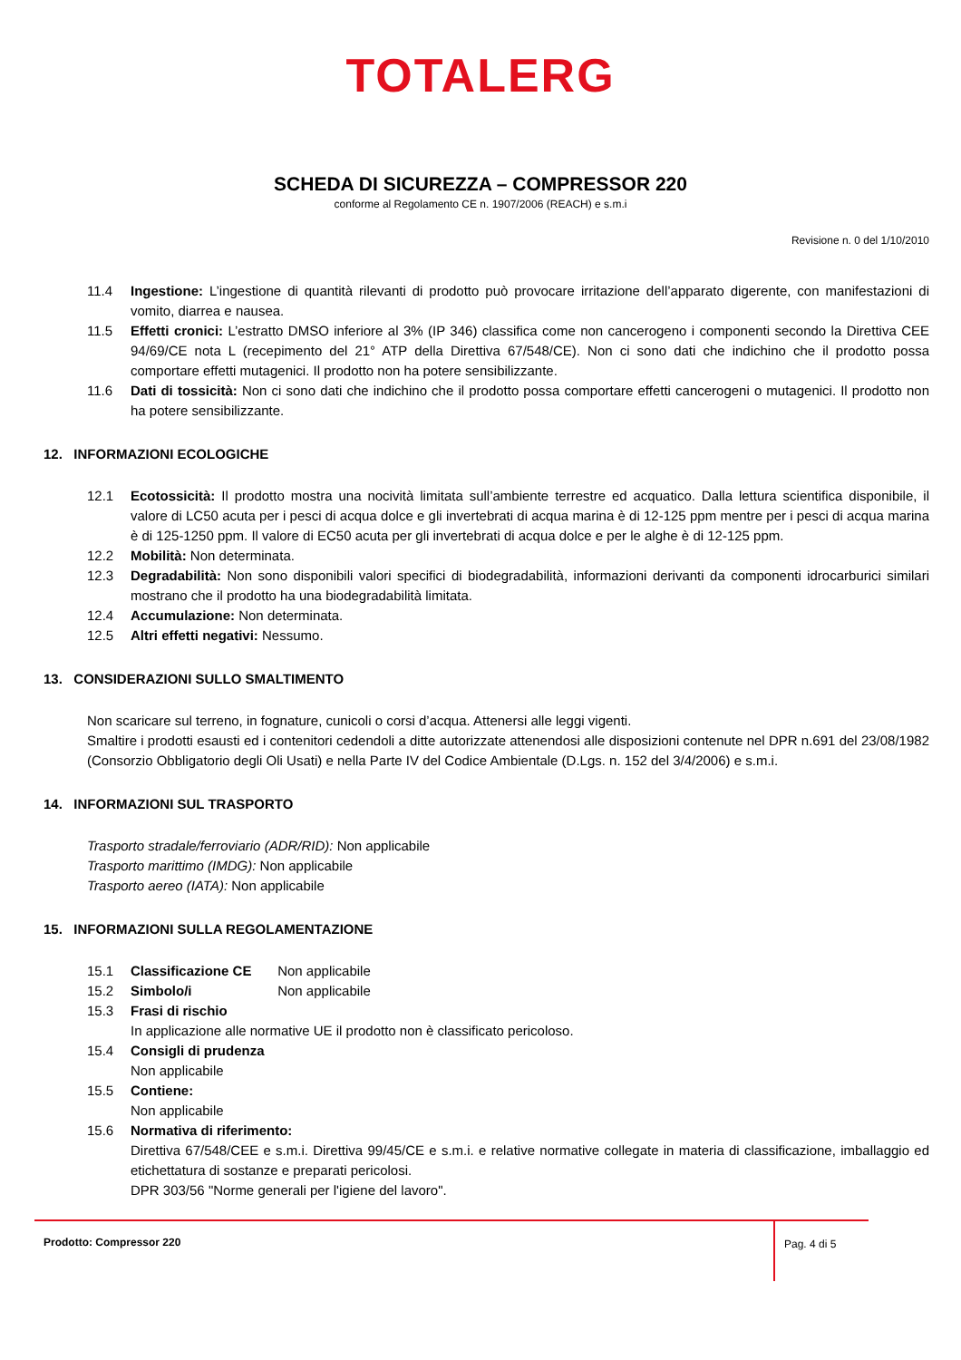TOTALERG
SCHEDA DI SICUREZZA – COMPRESSOR 220
conforme al Regolamento CE n. 1907/2006 (REACH) e s.m.i
Revisione n. 0 del 1/10/2010
11.4 Ingestione: L’ingestione di quantità rilevanti di prodotto può provocare irritazione dell’apparato digerente, con manifestazioni di vomito, diarrea e nausea.
11.5 Effetti cronici: L’estratto DMSO inferiore al 3% (IP 346) classifica come non cancerogeno i componenti secondo la Direttiva CEE 94/69/CE nota L (recepimento del 21° ATP della Direttiva 67/548/CE). Non ci sono dati che indichino che il prodotto possa comportare effetti mutagenici. Il prodotto non ha potere sensibilizzante.
11.6 Dati di tossicità: Non ci sono dati che indichino che il prodotto possa comportare effetti cancerogeni o mutagenici. Il prodotto non ha potere sensibilizzante.
12. INFORMAZIONI ECOLOGICHE
12.1 Ecotossicità: Il prodotto mostra una nocività limitata sull’ambiente terrestre ed acquatico. Dalla lettura scientifica disponibile, il valore di LC50 acuta per i pesci di acqua dolce e gli invertebrati di acqua marina è di 12-125 ppm mentre per i pesci di acqua marina è di 125-1250 ppm. Il valore di EC50 acuta per gli invertebrati di acqua dolce e per le alghe è di 12-125 ppm.
12.2 Mobilità: Non determinata.
12.3 Degradabilità: Non sono disponibili valori specifici di biodegradabilità, informazioni derivanti da componenti idrocarburici similari mostrano che il prodotto ha una biodegradabilità limitata.
12.4 Accumulazione: Non determinata.
12.5 Altri effetti negativi: Nessumo.
13. CONSIDERAZIONI SULLO SMALTIMENTO
Non scaricare sul terreno, in fognature, cunicoli o corsi d’acqua. Attenersi alle leggi vigenti.
Smaltire i prodotti esausti ed i contenitori cedendoli a ditte autorizzate attenendosi alle disposizioni contenute nel DPR n.691 del 23/08/1982 (Consorzio Obbligatorio degli Oli Usati) e nella Parte IV del Codice Ambientale (D.Lgs. n. 152 del 3/4/2006) e s.m.i.
14. INFORMAZIONI SUL TRASPORTO
Trasporto stradale/ferroviario (ADR/RID): Non applicabile
Trasporto marittimo (IMDG): Non applicabile
Trasporto aereo (IATA): Non applicabile
15. INFORMAZIONI SULLA REGOLAMENTAZIONE
15.1 Classificazione CE Non applicabile
15.2 Simbolo/i Non applicabile
15.3 Frasi di rischio
In applicazione alle normative UE il prodotto non è classificato pericoloso.
15.4 Consigli di prudenza
Non applicabile
15.5 Contiene:
Non applicabile
15.6 Normativa di riferimento:
Direttiva 67/548/CEE e s.m.i. Direttiva 99/45/CE e s.m.i. e relative normative collegate in materia di classificazione, imballaggio ed etichettatura di sostanze e preparati pericolosi.
DPR 303/56 "Norme generali per l'igiene del lavoro".
Prodotto: Compressor 220
Pag. 4 di 5